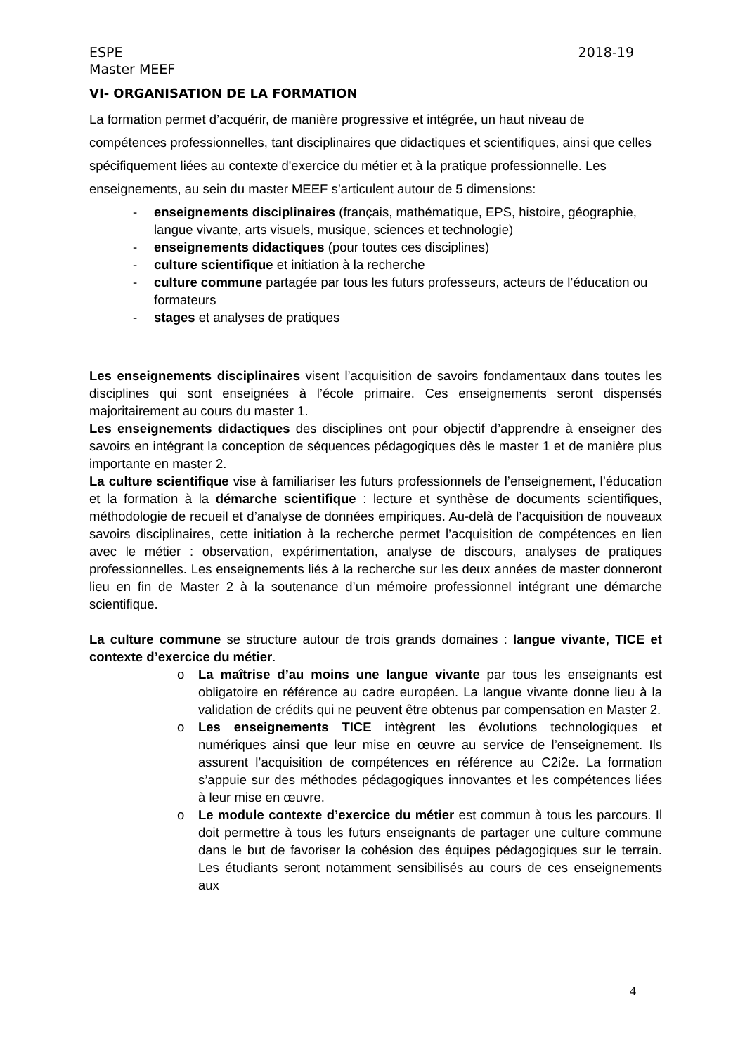ESPE 2018-19
Master MEEF
VI- ORGANISATION DE LA FORMATION
La formation permet d’acquérir, de manière progressive et intégrée, un haut niveau de compétences professionnelles, tant disciplinaires que didactiques et scientifiques, ainsi que celles spécifiquement liées au contexte d'exercice du métier et à la pratique professionnelle. Les enseignements, au sein du master MEEF s’articulent autour de 5 dimensions:
- enseignements disciplinaires (français, mathématique, EPS, histoire, géographie, langue vivante, arts visuels, musique, sciences et technologie)
- enseignements didactiques (pour toutes ces disciplines)
- culture scientifique et initiation à la recherche
- culture commune partagée par tous les futurs professeurs, acteurs de l’éducation ou formateurs
- stages et analyses de pratiques
Les enseignements disciplinaires visent l’acquisition de savoirs fondamentaux dans toutes les disciplines qui sont enseignées à l’école primaire. Ces enseignements seront dispensés majoritairement au cours du master 1.
Les enseignements didactiques des disciplines ont pour objectif d’apprendre à enseigner des savoirs en intégrant la conception de séquences pédagogiques dès le master 1 et de manière plus importante en master 2.
La culture scientifique vise à familiariser les futurs professionnels de l’enseignement, l’éducation et la formation à la démarche scientifique : lecture et synthèse de documents scientifiques, méthodologie de recueil et d’analyse de données empiriques. Au-delà de l’acquisition de nouveaux savoirs disciplinaires, cette initiation à la recherche permet l’acquisition de compétences en lien avec le métier : observation, expérimentation, analyse de discours, analyses de pratiques professionnelles. Les enseignements liés à la recherche sur les deux années de master donneront lieu en fin de Master 2 à la soutenance d’un mémoire professionnel intégrant une démarche scientifique.
La culture commune se structure autour de trois grands domaines : langue vivante, TICE et contexte d’exercice du métier.
o La maîtrise d’au moins une langue vivante par tous les enseignants est obligatoire en référence au cadre européen. La langue vivante donne lieu à la validation de crédits qui ne peuvent être obtenus par compensation en Master 2.
o Les enseignements TICE intègrent les évolutions technologiques et numériques ainsi que leur mise en œuvre au service de l’enseignement. Ils assurent l’acquisition de compétences en référence au C2i2e. La formation s’appuie sur des méthodes pédagogiques innovantes et les compétences liées à leur mise en œuvre.
o Le module contexte d’exercice du métier est commun à tous les parcours. Il doit permettre à tous les futurs enseignants de partager une culture commune dans le but de favoriser la cohésion des équipes pédagogiques sur le terrain. Les étudiants seront notamment sensibilisés au cours de ces enseignements aux
4